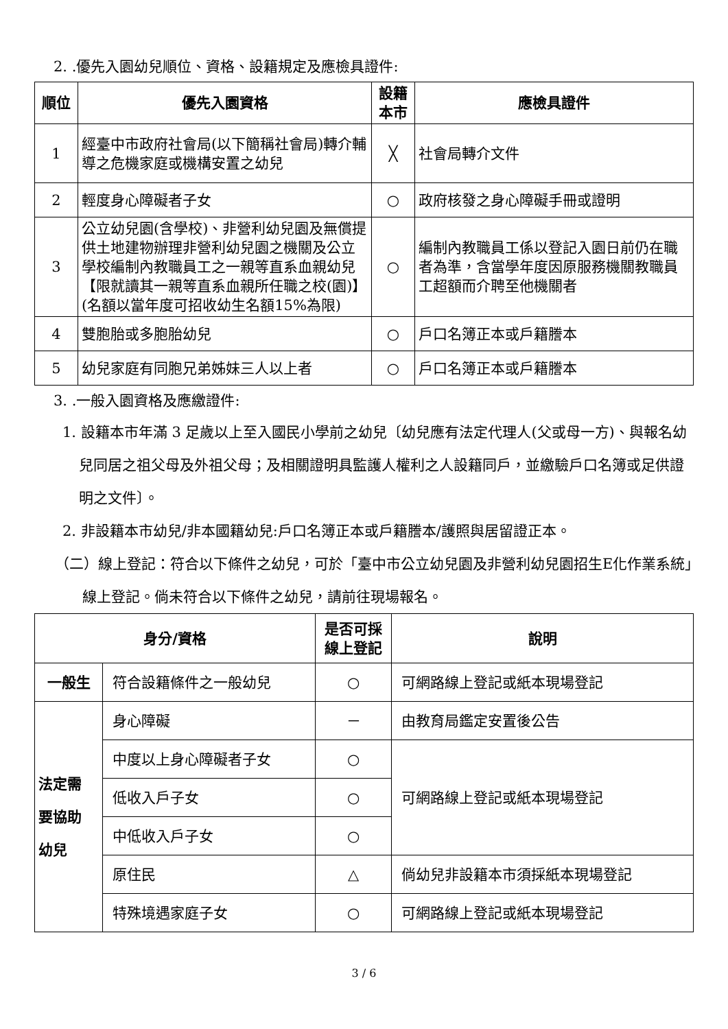2. .優先入園幼兒順位、資格、設籍規定及應檢具證件:
| 順位 | 優先入園資格 | 設籍 本市 | 應檢具證件 |
| --- | --- | --- | --- |
| 1 | 經臺中市政府社會局(以下簡稱社會局)轉介輔導之危機家庭或機構安置之幼兒 | ╳ | 社會局轉介文件 |
| 2 | 輕度身心障礙者子女 | ○ | 政府核發之身心障礙手冊或證明 |
| 3 | 公立幼兒園(含學校)、非營利幼兒園及無償提供土地建物辦理非營利幼兒園之機關及公立學校編制內教職員工之一親等直系血親幼兒【限就讀其一親等直系血親所任職之校(園)】(名額以當年度可招收幼生名額15%為限) | ○ | 編制內教職員工係以登記入園日前仍在職者為準，含當學年度因原服務機關教職員工超額而介聘至他機關者 |
| 4 | 雙胞胎或多胞胎幼兒 | ○ | 戶口名簿正本或戶籍謄本 |
| 5 | 幼兒家庭有同胞兄弟姊妹三人以上者 | ○ | 戶口名簿正本或戶籍謄本 |
3. .一般入園資格及應繳證件:
1. 設籍本市年滿 3 足歲以上至入國民小學前之幼兒〔幼兒應有法定代理人(父或母一方)、與報名幼兒同居之祖父母及外祖父母；及相關證明具監護人權利之人設籍同戶，並繳驗戶口名簿或足供證明之文件〕。
2. 非設籍本市幼兒/非本國籍幼兒:戶口名簿正本或戶籍謄本/護照與居留證正本。
（二）線上登記：符合以下條件之幼兒，可於「臺中市公立幼兒園及非營利幼兒園招生E化作業系統」線上登記。倘未符合以下條件之幼兒，請前往現場報名。
| 身分/資格 | | 是否可採 線上登記 | 說明 |
| --- | --- | --- | --- |
| 一般生 | 符合設籍條件之一般幼兒 | ○ | 可網路線上登記或紙本現場登記 |
| 法定需 要協助 幼兒 | 身心障礙 | － | 由教育局鑑定安置後公告 |
| | 中度以上身心障礙者子女 | ○ | 可網路線上登記或紙本現場登記 |
| | 低收入戶子女 | ○ | |
| | 中低收入戶子女 | ○ | |
| | 原住民 | △ | 倘幼兒非設籍本市須採紙本現場登記 |
| | 特殊境遇家庭子女 | ○ | 可網路線上登記或紙本現場登記 |
3 / 6